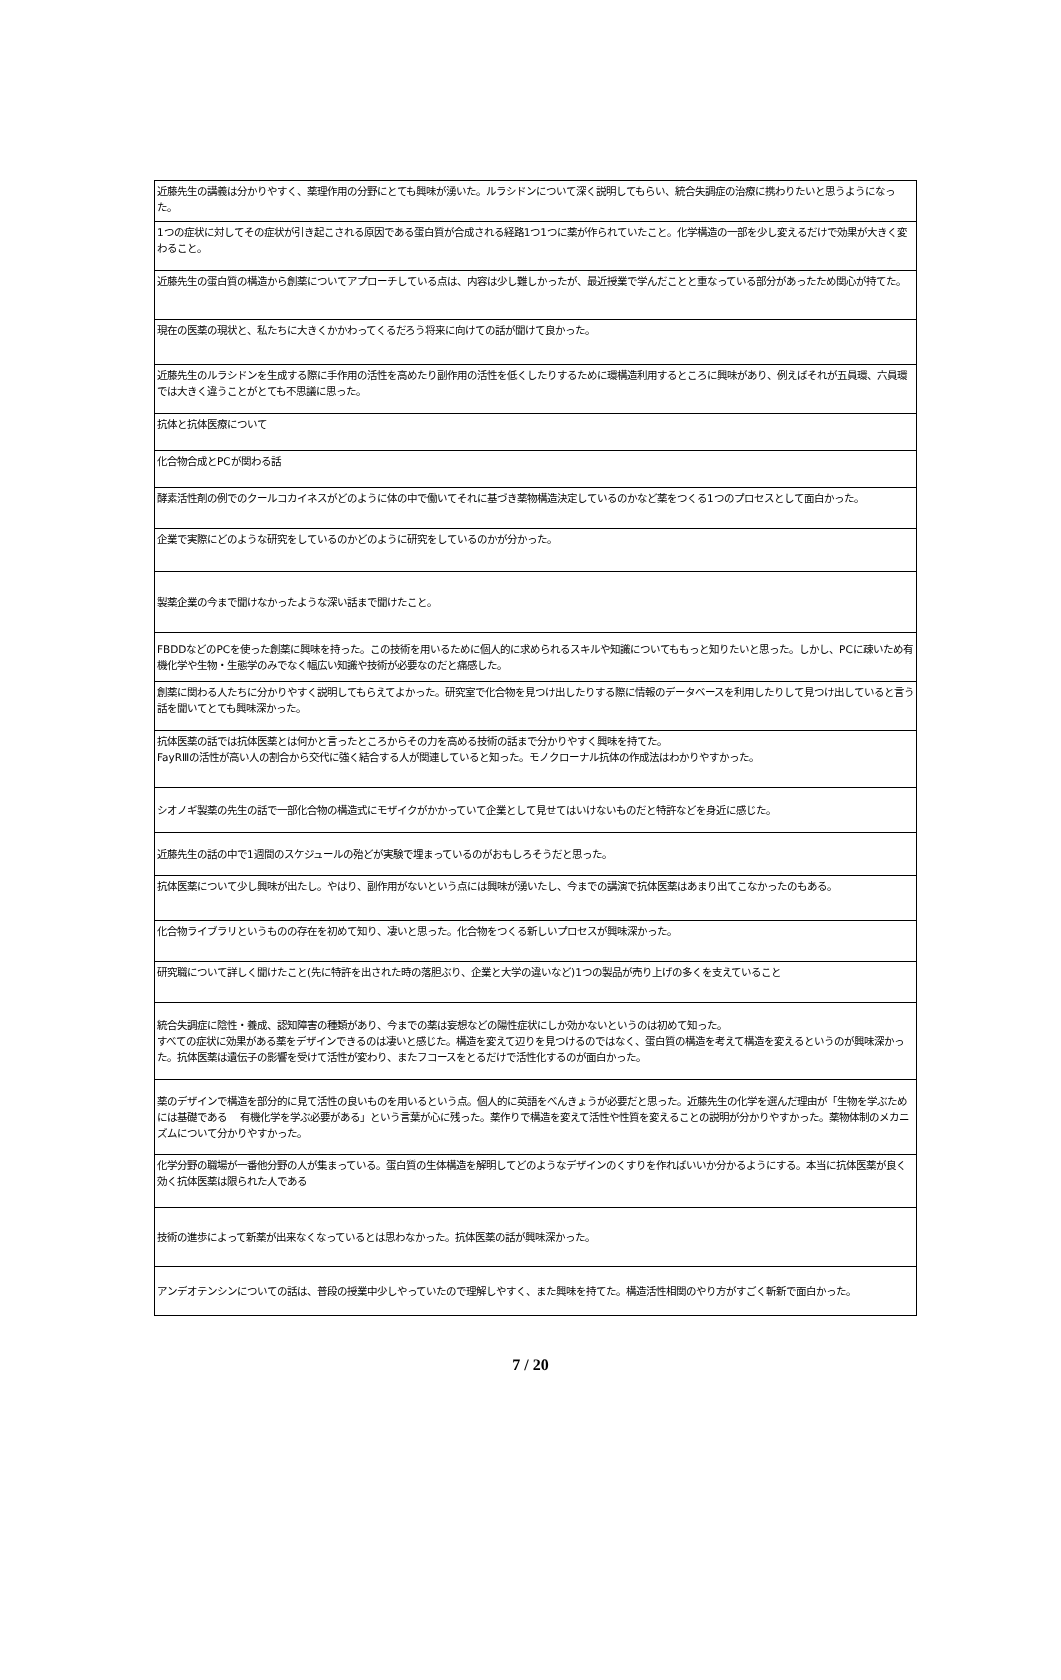| 近藤先生の講義は分かりやすく、薬理作用の分野にとても興味が湧いた。ルラシドンについて深く説明してもらい、統合失調症の治療に携わりたいと思うようになった。 |
| 1つの症状に対してその症状が引き起こされる原因である蛋白質が合成される経路1つ1つに薬が作られていたこと。化学構造の一部を少し変えるだけで効果が大きく変わること。 |
| 近藤先生の蛋白質の構造から創薬についてアプローチしている点は、内容は少し難しかったが、最近授業で学んだことと重なっている部分があったため関心が持てた。 |
| 現在の医薬の現状と、私たちに大きくかかわってくるだろう将来に向けての話が聞けて良かった。 |
| 近藤先生のルラシドンを生成する際に手作用の活性を高めたり副作用の活性を低くしたりするために環構造利用するところに興味があり、例えばそれが五員環、六員環では大きく違うことがとても不思議に思った。 |
| 抗体と抗体医療について |
| 化合物合成とPCが関わる話 |
| 酵素活性剤の例でのクールコカイネスがどのように体の中で働いてそれに基づき薬物構造決定しているのかなど薬をつくる1つのプロセスとして面白かった。 |
| 企業で実際にどのような研究をしているのかどのように研究をしているのかが分かった。 |
| 製薬企業の今まで聞けなかったような深い話まで聞けたこと。 |
| FBDDなどのPCを使った創薬に興味を持った。この技術を用いるために個人的に求められるスキルや知識についてももっと知りたいと思った。しかし、PCに疎いため有機化学や生物・生態学のみでなく幅広い知識や技術が必要なのだと痛感した。 |
| 創薬に関わる人たちに分かりやすく説明してもらえてよかった。研究室で化合物を見つけ出したりする際に情報のデータベースを利用したりして見つけ出していると言う話を聞いてとても興味深かった。 |
| 抗体医薬の話では抗体医薬とは何かと言ったところからその力を高める技術の話まで分かりやすく興味を持てた。 FayRⅢの活性が高い人の割合から交代に強く結合する人が関連していると知った。モノクローナル抗体の作成法はわかりやすかった。 |
| シオノギ製薬の先生の話で一部化合物の構造式にモザイクがかかっていて企業として見せてはいけないものだと特許などを身近に感じた。 |
| 近藤先生の話の中で1週間のスケジュールの殆どが実験で埋まっているのがおもしろそうだと思った。 |
| 抗体医薬について少し興味が出たし。やはり、副作用がないという点には興味が湧いたし、今までの講演で抗体医薬はあまり出てこなかったのもある。 |
| 化合物ライブラリというものの存在を初めて知り、凄いと思った。化合物をつくる新しいプロセスが興味深かった。 |
| 研究職について詳しく聞けたこと(先に特許を出された時の落胆ぶり、企業と大学の違いなど)1つの製品が売り上げの多くを支えていること |
| 統合失調症に陰性・養成、認知障害の種類があり、今までの薬は妄想などの陽性症状にしか効かないというのは初めて知った。 すべての症状に効果がある薬をデザインできるのは凄いと感じた。構造を変えて辺りを見つけるのではなく、蛋白質の構造を考えて構造を変えるというのが興味深かった。抗体医薬は遺伝子の影響を受けて活性が変わり、またフコースをとるだけで活性化するのが面白かった。 |
| 薬のデザインで構造を部分的に見て活性の良いものを用いるという点。個人的に英語をべんきょうが必要だと思った。近藤先生の化学を選んだ理由が「生物を学ぶためには基礎である 有機化学を学ぶ必要がある」という言葉が心に残った。薬作りで構造を変えて活性や性質を変えることの説明が分かりやすかった。薬物体制のメカニズムについて分かりやすかった。 |
| 化学分野の職場が一番他分野の人が集まっている。蛋白質の生体構造を解明してどのようなデザインのくすりを作ればいいか分かるようにする。本当に抗体医薬が良く効く抗体医薬は限られた人である |
| 技術の進歩によって新薬が出来なくなっているとは思わなかった。抗体医薬の話が興味深かった。 |
| アンデオテンシンについての話は、普段の授業中少しやっていたので理解しやすく、また興味を持てた。構造活性相関のやり方がすごく斬新で面白かった。 |
7 / 20